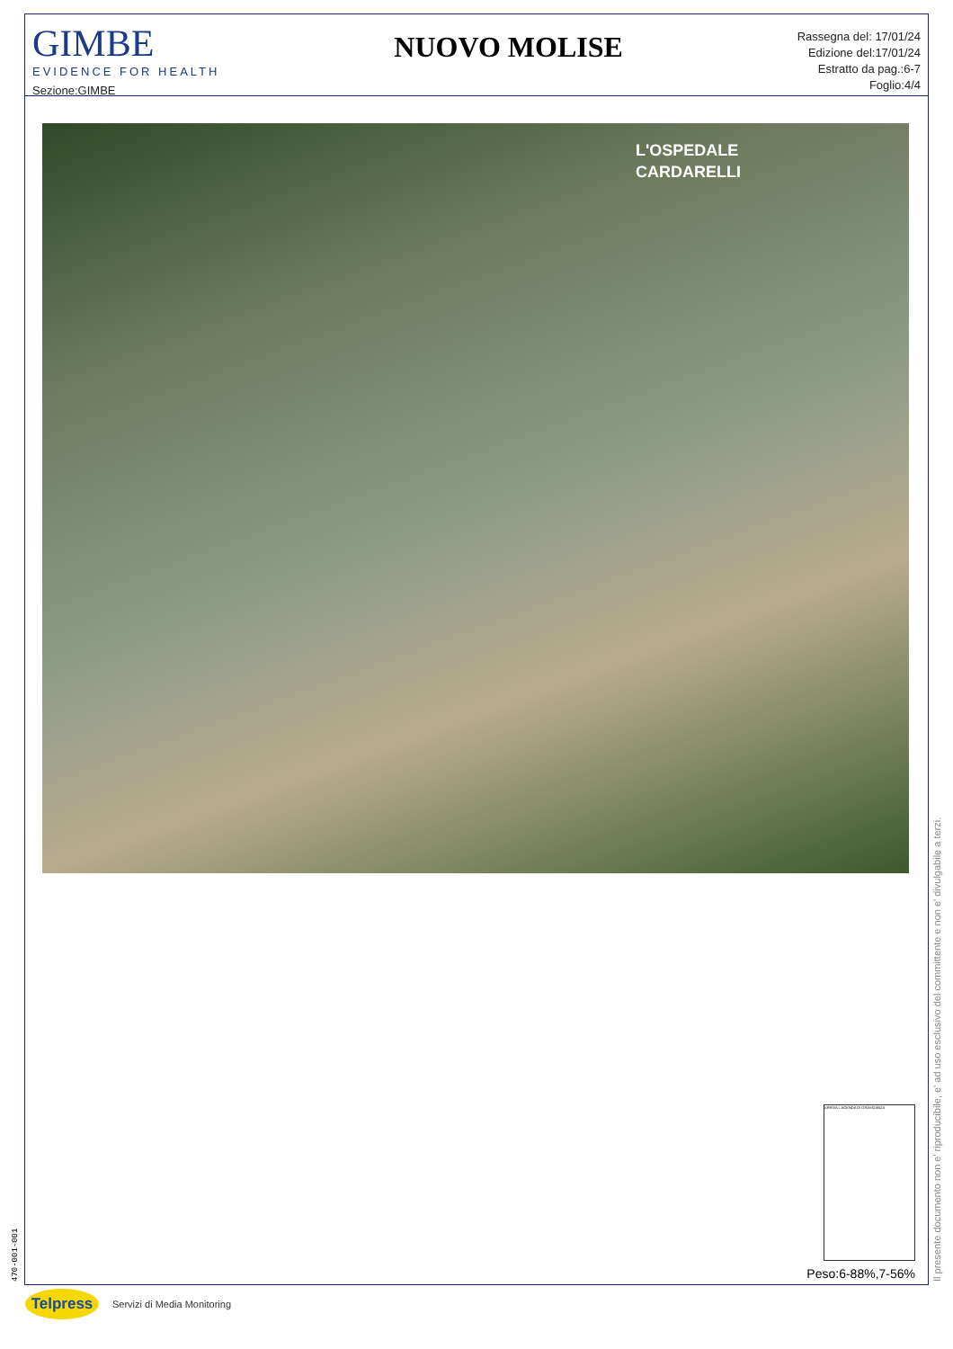GIMBE
EVIDENCE FOR HEALTH
Sezione:GIMBE
NUOVO MOLISE
Rassegna del: 17/01/24
Edizione del:17/01/24
Estratto da pag.:6-7
Foglio:4/4
L'OSPEDALE
CARDARELLI
ARRIVA L'AGENDA DI GRAVIDANZA
Peso:6-88%,7-56%
470-001-001 Il presente documento non e' riproducibile, e' ad uso esclusivo del committente e non e' divulgabile a terzi.
Telpress
Servizi di Media Monitoring